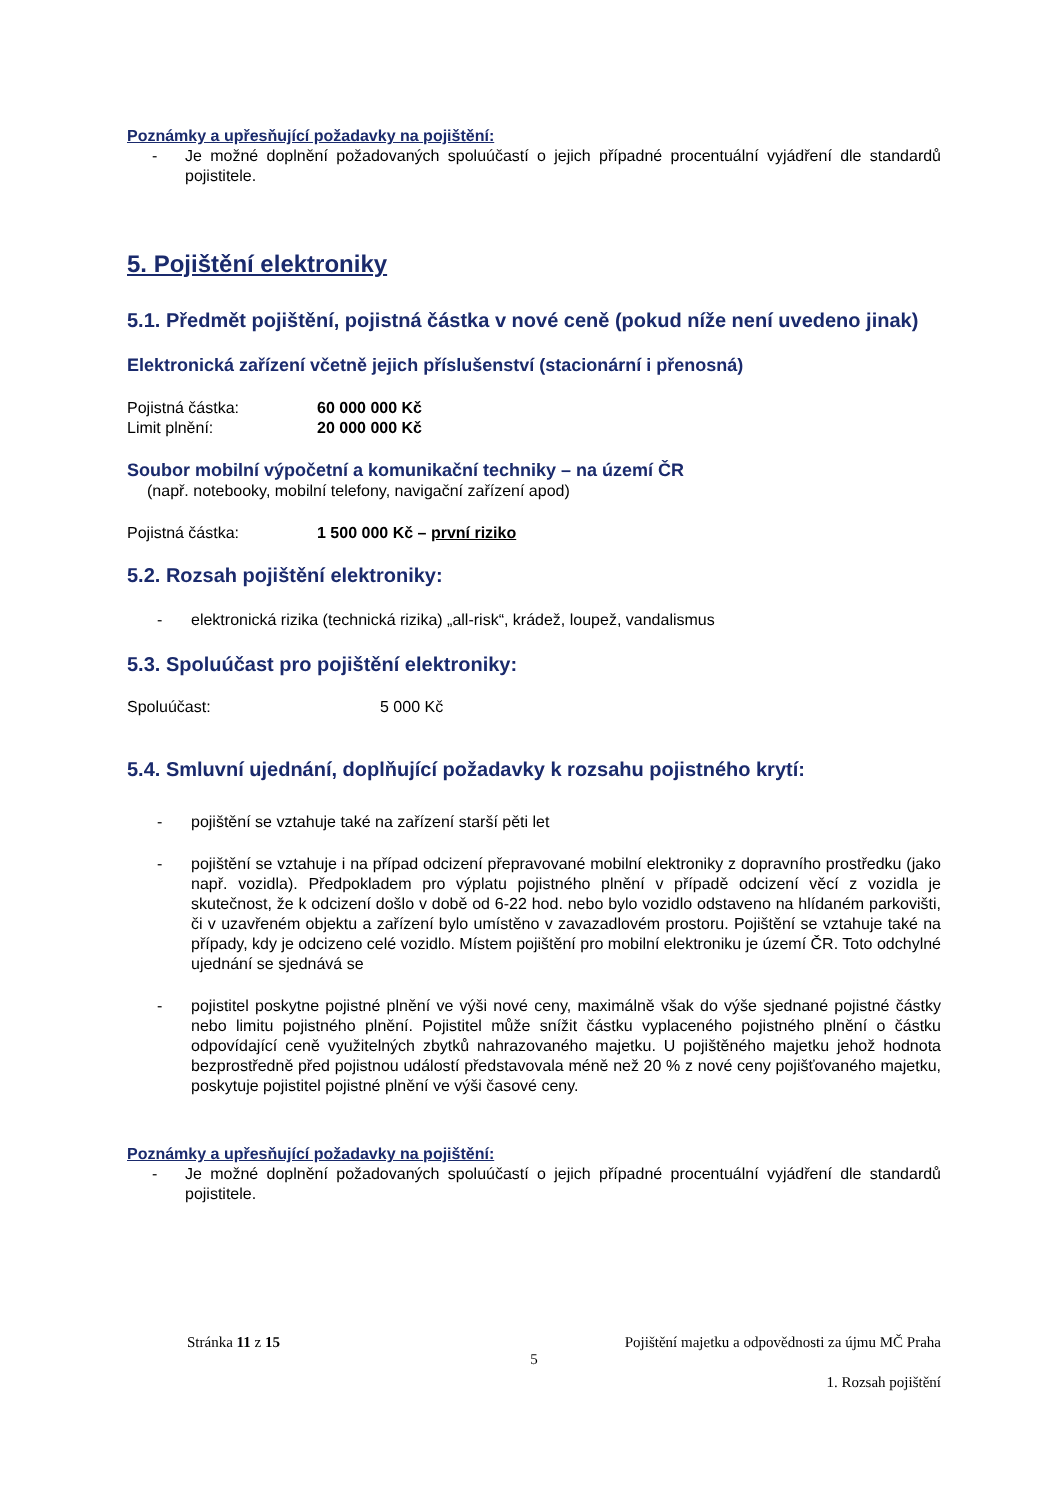Poznámky a upřesňující požadavky na pojištění:
- Je možné doplnění požadovaných spoluúčastí o jejich případné procentuální vyjádření dle standardů pojistitele.
5. Pojištění elektroniky
5.1. Předmět pojištění, pojistná částka v nové ceně (pokud níže není uvedeno jinak)
Elektronická zařízení včetně jejich příslušenství (stacionární i přenosná)
Pojistná částka: 60 000 000 Kč
Limit plnění: 20 000 000 Kč
Soubor mobilní výpočetní a komunikační techniky – na území ČR
(např. notebooky, mobilní telefony, navigační zařízení apod)
Pojistná částka: 1 500 000 Kč – první riziko
5.2. Rozsah pojištění elektroniky:
- elektronická rizika (technická rizika) „all-risk“, krádež, loupež, vandalismus
5.3. Spoluúčast pro pojištění elektroniky:
Spoluúčast: 5 000 Kč
5.4. Smluvní ujednání, doplňující požadavky k rozsahu pojistného krytí:
- pojištění se vztahuje také na zařízení starší pěti let
- pojištění se vztahuje i na případ odcizení přepravované mobilní elektroniky z dopravního prostředku (jako např. vozidla). Předpokladem pro výplatu pojistného plnění v případě odcizení věcí z vozidla je skutečnost, že k odcizení došlo v době od 6-22 hod. nebo bylo vozidlo odstaveno na hlídaném parkovišti, či v uzavřeném objektu a zařízení bylo umístěno v zavazadlovém prostoru. Pojištění se vztahuje také na případy, kdy je odcizeno celé vozidlo. Místem pojištění pro mobilní elektroniku je území ČR. Toto odchylné ujednání se sjednává se
- pojistitel poskytne pojistné plnění ve výši nové ceny, maximálně však do výše sjednané pojistné částky nebo limitu pojistného plnění. Pojistitel může snížit částku vyplaceného pojistného plnění o částku odpovídající ceně využitelných zbytků nahrazovaného majetku. U pojištěného majetku jehož hodnota bezprostředně před pojistnou událostí představovala méně než 20 % z nové ceny pojišťovaného majetku, poskytuje pojistitel pojistné plnění ve výši časové ceny.
Poznámky a upřesňující požadavky na pojištění:
- Je možné doplnění požadovaných spoluúčastí o jejich případné procentuální vyjádření dle standardů pojistitele.
Stránka 11 z 15 Pojištění majetku a odpovědnosti za újmu MČ Praha
5
1. Rozsah pojištění